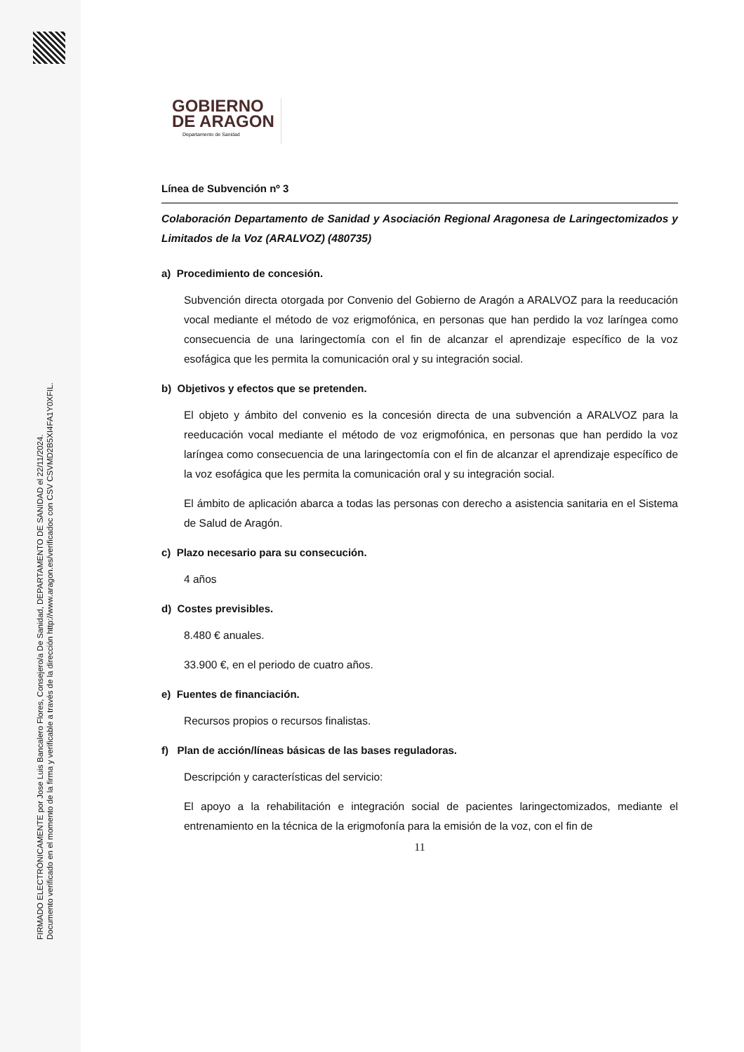FIRMADO ELECTRÓNICAMENTE por Jose Luis Bancalero Flores, Consejero/a De Sanidad, DEPARTAMENTO DE SANIDAD el 22/11/2024.
Documento verificado en el momento de la firma y verificable a través de la dirección http://www.aragon.es/verificadoc con CSV CSVMD2B5XI4FA1Y0XFIL.
GOBIERNO
DE ARAGON
Departamento de Sanidad
Línea de Subvención nº 3
Colaboración Departamento de Sanidad y Asociación Regional Aragonesa de Laringectomizados y Limitados de la Voz (ARALVOZ) (480735)
a) Procedimiento de concesión.
Subvención directa otorgada por Convenio del Gobierno de Aragón a ARALVOZ para la reeducación vocal mediante el método de voz erigmofónica, en personas que han perdido la voz laríngea como consecuencia de una laringectomía con el fin de alcanzar el aprendizaje específico de la voz esofágica que les permita la comunicación oral y su integración social.
b) Objetivos y efectos que se pretenden.
El objeto y ámbito del convenio es la concesión directa de una subvención a ARALVOZ para la reeducación vocal mediante el método de voz erigmofónica, en personas que han perdido la voz laríngea como consecuencia de una laringectomía con el fin de alcanzar el aprendizaje específico de la voz esofágica que les permita la comunicación oral y su integración social.
El ámbito de aplicación abarca a todas las personas con derecho a asistencia sanitaria en el Sistema de Salud de Aragón.
c) Plazo necesario para su consecución.
4 años
d) Costes previsibles.
8.480 € anuales.
33.900 €, en el periodo de cuatro años.
e) Fuentes de financiación.
Recursos propios o recursos finalistas.
f) Plan de acción/líneas básicas de las bases reguladoras.
Descripción y características del servicio:
El apoyo a la rehabilitación e integración social de pacientes laringectomizados, mediante el entrenamiento en la técnica de la erigmofonía para la emisión de la voz, con el fin de
11